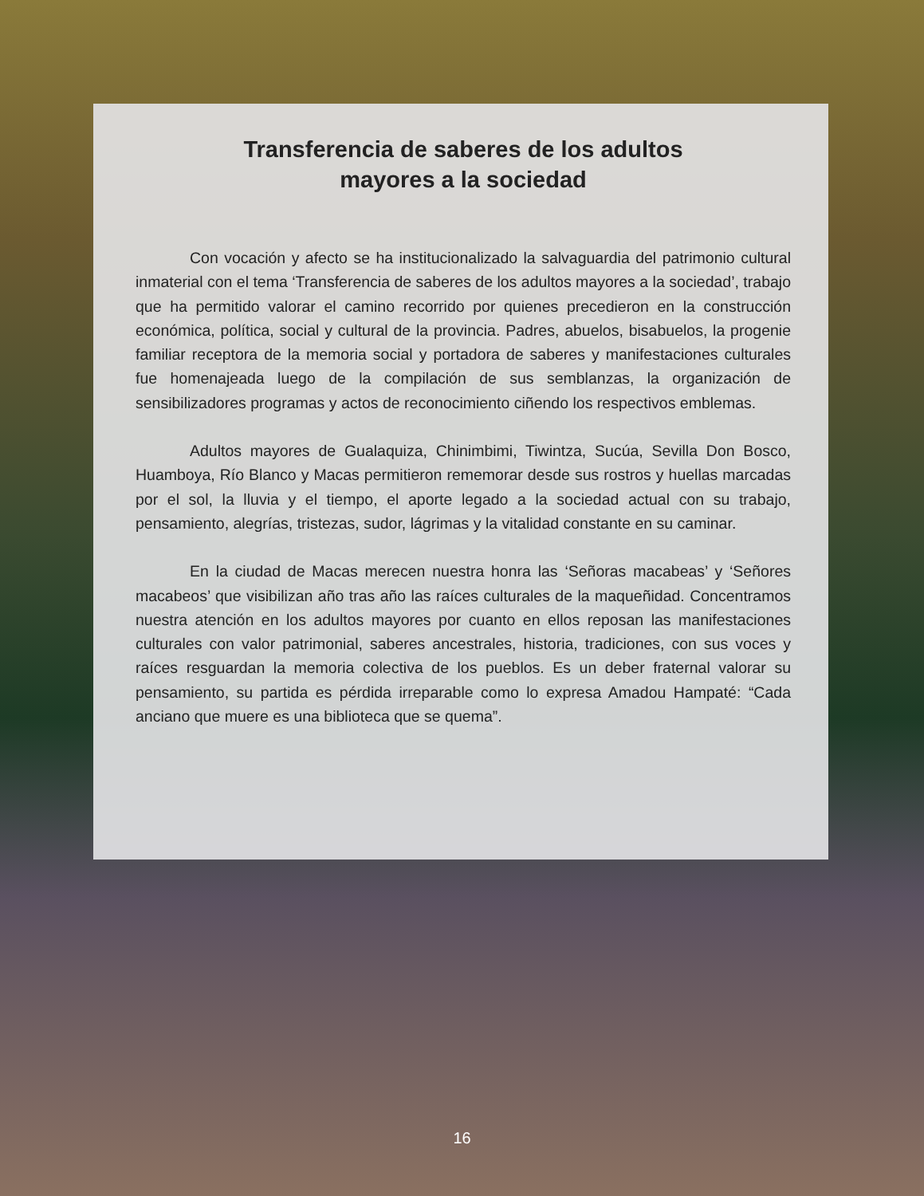Transferencia de saberes de los adultos
mayores a la sociedad
Con vocación y afecto se ha institucionalizado la salvaguardia del patrimonio cultural inmaterial con el tema ‘Transferencia de saberes de los adultos mayores a la sociedad’, trabajo que ha permitido valorar el camino recorrido por quienes precedieron en la construcción económica, política, social y cultural de la provincia. Padres, abuelos, bisabuelos, la progenie familiar receptora de la memoria social y portadora de saberes y manifestaciones culturales fue homenajeada luego de la compilación de sus semblanzas, la organización de sensibilizadores programas y actos de reconocimiento ciñendo los respectivos emblemas.
Adultos mayores de Gualaquiza, Chinimbimi, Tiwintza, Sucúa, Sevilla Don Bosco, Huamboya, Río Blanco y Macas permitieron rememorar desde sus rostros y huellas marcadas por el sol, la lluvia y el tiempo, el aporte legado a la sociedad actual con su trabajo, pensamiento, alegrías, tristezas, sudor, lágrimas y la vitalidad constante en su caminar.
En la ciudad de Macas merecen nuestra honra las ‘Señoras macabeas’ y ‘Señores macabeos’ que visibilizan año tras año las raíces culturales de la maqueñidad. Concentramos nuestra atención en los adultos mayores por cuanto en ellos reposan las manifestaciones culturales con valor patrimonial, saberes ancestrales, historia, tradiciones, con sus voces y raíces resguardan la memoria colectiva de los pueblos. Es un deber fraternal valorar su pensamiento, su partida es pérdida irreparable como lo expresa Amadou Hampaté: “Cada anciano que muere es una biblioteca que se quema”.
16